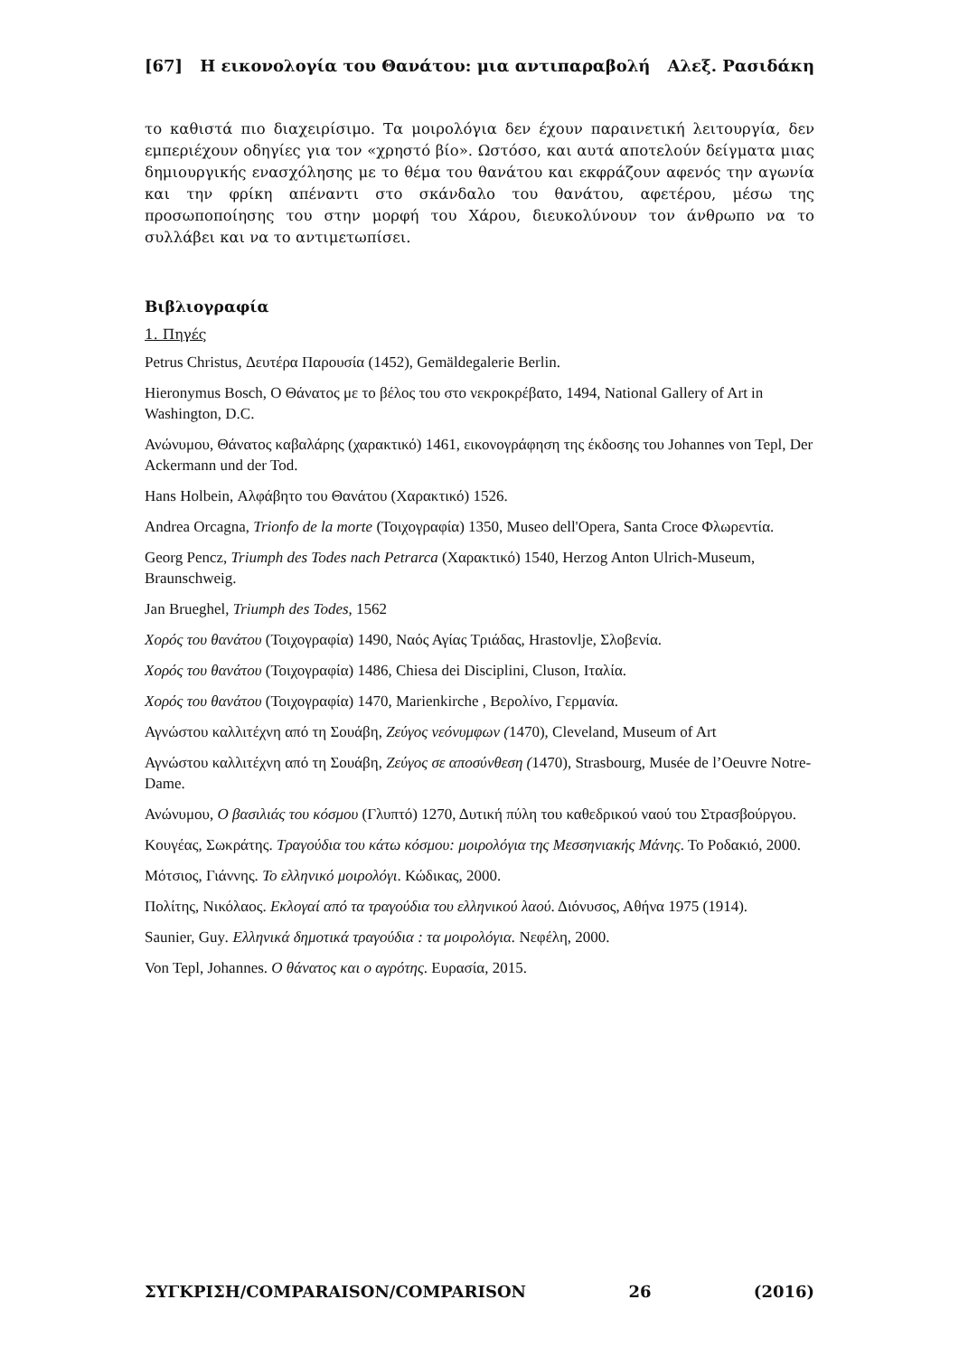[67] Η εικονολογία του Θανάτου: μια αντιπαραβολή Αλεξ. Ρασιδάκη
το καθιστά πιο διαχειρίσιμο. Τα μοιρολόγια δεν έχουν παραινετική λειτουργία, δεν εμπεριέχουν οδηγίες για τον «χρηστό βίο». Ωστόσο, και αυτά αποτελούν δείγματα μιας δημιουργικής ενασχόλησης με το θέμα του θανάτου και εκφράζουν αφενός την αγωνία και την φρίκη απέναντι στο σκάνδαλο του θανάτου, αφετέρου, μέσω της προσωποποίησης του στην μορφή του Χάρου, διευκολύνουν τον άνθρωπο να το συλλάβει και να το αντιμετωπίσει.
Βιβλιογραφία
1. Πηγές
Petrus Christus, Δευτέρα Παρουσία (1452), Gemäldegalerie Berlin.
Hieronymus Bosch, Ο Θάνατος με το βέλος του στο νεκροκρέβατο, 1494, National Gallery of Art in Washington, D.C.
Ανώνυμου, Θάνατος καβαλάρης (χαρακτικό) 1461, εικονογράφηση της έκδοσης του Johannes von Tepl, Der Ackermann und der Tod.
Hans Holbein, Αλφάβητο του Θανάτου (Χαρακτικό) 1526.
Andrea Orcagna, Trionfo de la morte (Τοιχογραφία) 1350, Museo dell'Opera, Santa Croce Φλωρεντία.
Georg Pencz, Triumph des Todes nach Petrarca (Χαρακτικό) 1540, Herzog Anton Ulrich-Museum, Braunschweig.
Jan Brueghel, Triumph des Todes, 1562
Χορός του θανάτου (Τοιχογραφία) 1490, Ναός Αγίας Τριάδας, Hrastovlje, Σλοβενία.
Χορός του θανάτου (Τοιχογραφία) 1486, Chiesa dei Disciplini, Cluson, Ιταλία.
Χορός του θανάτου (Τοιχογραφία) 1470, Marienkirche , Βερολίνο, Γερμανία.
Αγνώστου καλλιτέχνη από τη Σουάβη, Ζεύγος νεόνυμφων (1470), Cleveland, Museum of Art
Αγνώστου καλλιτέχνη από τη Σουάβη, Ζεύγος σε αποσύνθεση (1470), Strasbourg, Musée de l’Oeuvre Notre-Dame.
Ανώνυμου, Ο βασιλιάς του κόσμου (Γλυπτό) 1270, Δυτική πύλη του καθεδρικού ναού του Στρασβούργου.
Κουγέας, Σωκράτης. Τραγούδια του κάτω κόσμου: μοιρολόγια της Μεσσηνιακής Μάνης. Το Ροδακιό, 2000.
Μότσιος, Γιάννης. Το ελληνικό μοιρολόγι. Κώδικας, 2000.
Πολίτης, Νικόλαος. Εκλογαί από τα τραγούδια του ελληνικού λαού. Διόνυσος, Αθήνα 1975 (1914).
Saunier, Guy. Ελληνικά δημοτικά τραγούδια : τα μοιρολόγια. Νεφέλη, 2000.
Von Tepl, Johannes. Ο θάνατος και ο αγρότης. Ευρασία, 2015.
ΣΥΓΚΡΙΣΗ/COMPARAISON/COMPARISON 26 (2016)